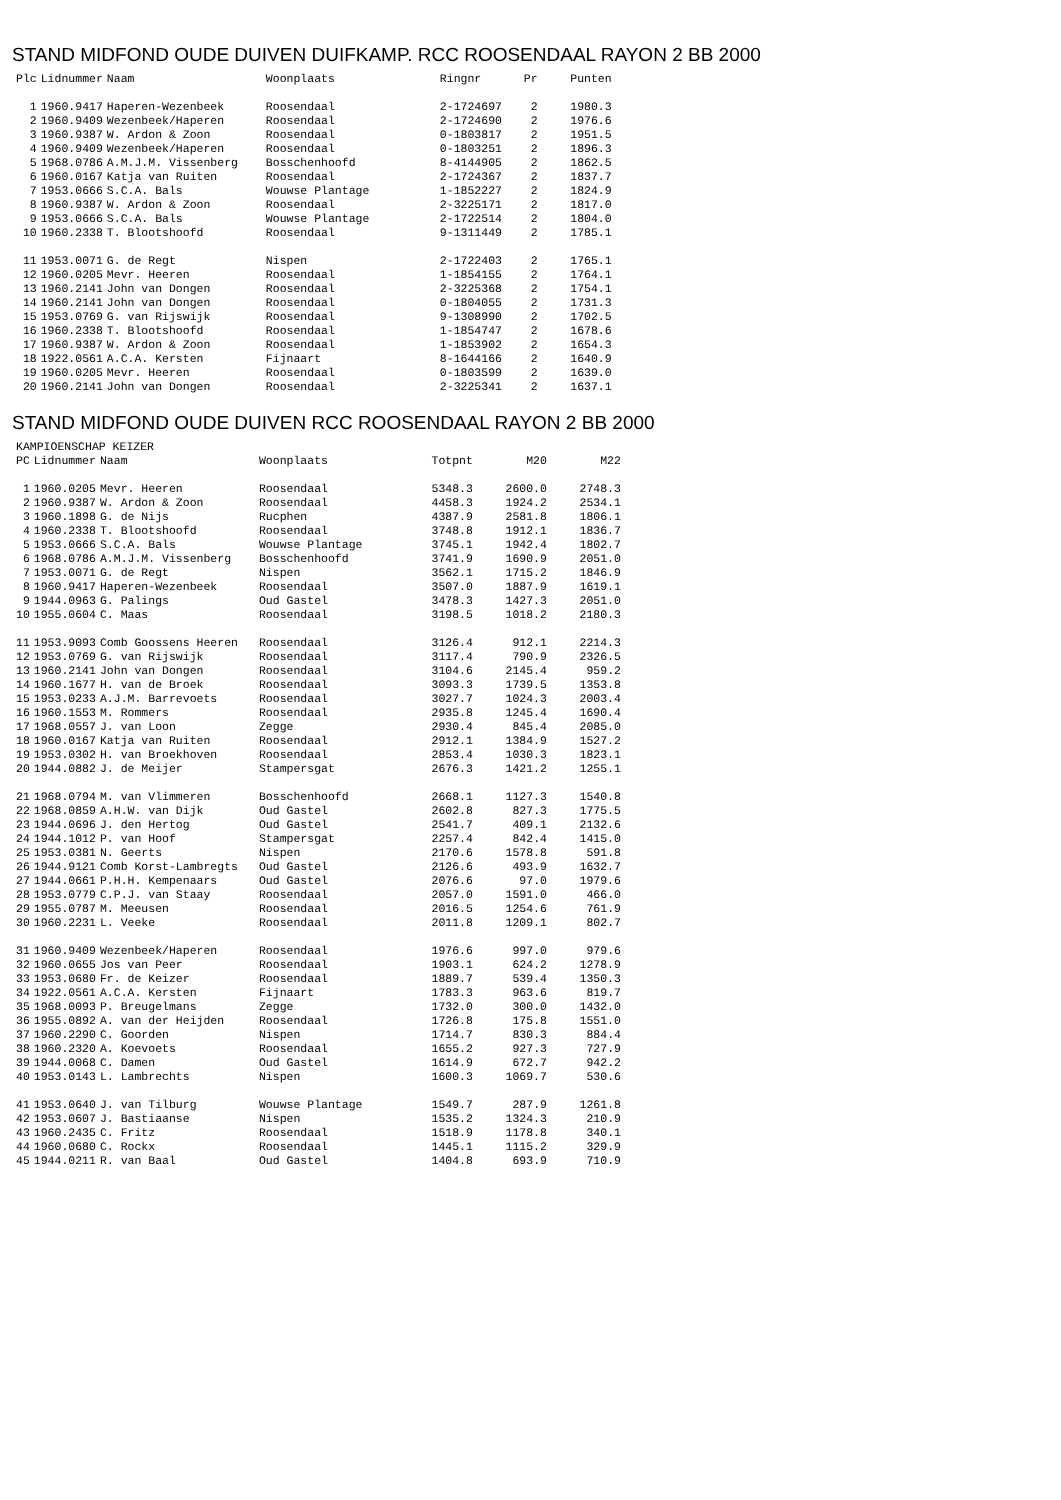STAND MIDFOND OUDE DUIVEN DUIFKAMP. RCC ROOSENDAAL RAYON 2 BB 2000
| Plc | Lidnummer | Naam | Woonplaats | Ringnr | Pr | Punten |
| --- | --- | --- | --- | --- | --- | --- |
| 1 | 1960.9417 | Haperen-Wezenbeek | Roosendaal | 2-1724697 | 2 | 1980.3 |
| 2 | 1960.9409 | Wezenbeek/Haperen | Roosendaal | 2-1724690 | 2 | 1976.6 |
| 3 | 1960.9387 | W. Ardon & Zoon | Roosendaal | 0-1803817 | 2 | 1951.5 |
| 4 | 1960.9409 | Wezenbeek/Haperen | Roosendaal | 0-1803251 | 2 | 1896.3 |
| 5 | 1968.0786 | A.M.J.M. Vissenberg | Bosschenhoofd | 8-4144905 | 2 | 1862.5 |
| 6 | 1960.0167 | Katja van Ruiten | Roosendaal | 2-1724367 | 2 | 1837.7 |
| 7 | 1953.0666 | S.C.A. Bals | Wouwse Plantage | 1-1852227 | 2 | 1824.9 |
| 8 | 1960.9387 | W. Ardon & Zoon | Roosendaal | 2-3225171 | 2 | 1817.0 |
| 9 | 1953.0666 | S.C.A. Bals | Wouwse Plantage | 2-1722514 | 2 | 1804.0 |
| 10 | 1960.2338 | T. Blootshoofd | Roosendaal | 9-1311449 | 2 | 1785.1 |
| 11 | 1953.0071 | G. de Regt | Nispen | 2-1722403 | 2 | 1765.1 |
| 12 | 1960.0205 | Mevr. Heeren | Roosendaal | 1-1854155 | 2 | 1764.1 |
| 13 | 1960.2141 | John van Dongen | Roosendaal | 2-3225368 | 2 | 1754.1 |
| 14 | 1960.2141 | John van Dongen | Roosendaal | 0-1804055 | 2 | 1731.3 |
| 15 | 1953.0769 | G. van Rijswijk | Roosendaal | 9-1308990 | 2 | 1702.5 |
| 16 | 1960.2338 | T. Blootshoofd | Roosendaal | 1-1854747 | 2 | 1678.6 |
| 17 | 1960.9387 | W. Ardon & Zoon | Roosendaal | 1-1853902 | 2 | 1654.3 |
| 18 | 1922.0561 | A.C.A. Kersten | Fijnaart | 8-1644166 | 2 | 1640.9 |
| 19 | 1960.0205 | Mevr. Heeren | Roosendaal | 0-1803599 | 2 | 1639.0 |
| 20 | 1960.2141 | John van Dongen | Roosendaal | 2-3225341 | 2 | 1637.1 |
STAND MIDFOND OUDE DUIVEN RCC ROOSENDAAL RAYON 2 BB 2000
KAMPIOENSCHAP KEIZER
| PC | Lidnummer | Naam | Woonplaats | Totpnt | M20 | M22 |
| --- | --- | --- | --- | --- | --- | --- |
| 1 | 1960.0205 | Mevr. Heeren | Roosendaal | 5348.3 | 2600.0 | 2748.3 |
| 2 | 1960.9387 | W. Ardon & Zoon | Roosendaal | 4458.3 | 1924.2 | 2534.1 |
| 3 | 1960.1898 | G. de Nijs | Rucphen | 4387.9 | 2581.8 | 1806.1 |
| 4 | 1960.2338 | T. Blootshoofd | Roosendaal | 3748.8 | 1912.1 | 1836.7 |
| 5 | 1953.0666 | S.C.A. Bals | Wouwse Plantage | 3745.1 | 1942.4 | 1802.7 |
| 6 | 1968.0786 | A.M.J.M. Vissenberg | Bosschenhoofd | 3741.9 | 1690.9 | 2051.0 |
| 7 | 1953.0071 | G. de Regt | Nispen | 3562.1 | 1715.2 | 1846.9 |
| 8 | 1960.9417 | Haperen-Wezenbeek | Roosendaal | 3507.0 | 1887.9 | 1619.1 |
| 9 | 1944.0963 | G. Palings | Oud Gastel | 3478.3 | 1427.3 | 2051.0 |
| 10 | 1955.0604 | C. Maas | Roosendaal | 3198.5 | 1018.2 | 2180.3 |
| 11 | 1953.9093 | Comb Goossens Heeren | Roosendaal | 3126.4 | 912.1 | 2214.3 |
| 12 | 1953.0769 | G. van Rijswijk | Roosendaal | 3117.4 | 790.9 | 2326.5 |
| 13 | 1960.2141 | John van Dongen | Roosendaal | 3104.6 | 2145.4 | 959.2 |
| 14 | 1960.1677 | H. van de Broek | Roosendaal | 3093.3 | 1739.5 | 1353.8 |
| 15 | 1953.0233 | A.J.M. Barrevoets | Roosendaal | 3027.7 | 1024.3 | 2003.4 |
| 16 | 1960.1553 | M. Rommers | Roosendaal | 2935.8 | 1245.4 | 1690.4 |
| 17 | 1968.0557 | J. van Loon | Zegge | 2930.4 | 845.4 | 2085.0 |
| 18 | 1960.0167 | Katja van Ruiten | Roosendaal | 2912.1 | 1384.9 | 1527.2 |
| 19 | 1953.0302 | H. van Broekhoven | Roosendaal | 2853.4 | 1030.3 | 1823.1 |
| 20 | 1944.0882 | J. de Meijer | Stampersgat | 2676.3 | 1421.2 | 1255.1 |
| 21 | 1968.0794 | M. van Vlimmeren | Bosschenhoofd | 2668.1 | 1127.3 | 1540.8 |
| 22 | 1968.0859 | A.H.W. van Dijk | Oud Gastel | 2602.8 | 827.3 | 1775.5 |
| 23 | 1944.0696 | J. den Hertog | Oud Gastel | 2541.7 | 409.1 | 2132.6 |
| 24 | 1944.1012 | P. van Hoof | Stampersgat | 2257.4 | 842.4 | 1415.0 |
| 25 | 1953.0381 | N. Geerts | Nispen | 2170.6 | 1578.8 | 591.8 |
| 26 | 1944.9121 | Comb Korst-Lambregts | Oud Gastel | 2126.6 | 493.9 | 1632.7 |
| 27 | 1944.0661 | P.H.H. Kempenaars | Oud Gastel | 2076.6 | 97.0 | 1979.6 |
| 28 | 1953.0779 | C.P.J. van Staay | Roosendaal | 2057.0 | 1591.0 | 466.0 |
| 29 | 1955.0787 | M. Meeusen | Roosendaal | 2016.5 | 1254.6 | 761.9 |
| 30 | 1960.2231 | L. Veeke | Roosendaal | 2011.8 | 1209.1 | 802.7 |
| 31 | 1960.9409 | Wezenbeek/Haperen | Roosendaal | 1976.6 | 997.0 | 979.6 |
| 32 | 1960.0655 | Jos van Peer | Roosendaal | 1903.1 | 624.2 | 1278.9 |
| 33 | 1953.0680 | Fr. de Keizer | Roosendaal | 1889.7 | 539.4 | 1350.3 |
| 34 | 1922.0561 | A.C.A. Kersten | Fijnaart | 1783.3 | 963.6 | 819.7 |
| 35 | 1968.0093 | P. Breugelmans | Zegge | 1732.0 | 300.0 | 1432.0 |
| 36 | 1955.0892 | A. van der Heijden | Roosendaal | 1726.8 | 175.8 | 1551.0 |
| 37 | 1960.2290 | C. Goorden | Nispen | 1714.7 | 830.3 | 884.4 |
| 38 | 1960.2320 | A. Koevoets | Roosendaal | 1655.2 | 927.3 | 727.9 |
| 39 | 1944.0068 | C. Damen | Oud Gastel | 1614.9 | 672.7 | 942.2 |
| 40 | 1953.0143 | L. Lambrechts | Nispen | 1600.3 | 1069.7 | 530.6 |
| 41 | 1953.0640 | J. van Tilburg | Wouwse Plantage | 1549.7 | 287.9 | 1261.8 |
| 42 | 1953.0607 | J. Bastiaanse | Nispen | 1535.2 | 1324.3 | 210.9 |
| 43 | 1960.2435 | C. Fritz | Roosendaal | 1518.9 | 1178.8 | 340.1 |
| 44 | 1960.0680 | C. Rockx | Roosendaal | 1445.1 | 1115.2 | 329.9 |
| 45 | 1944.0211 | R. van Baal | Oud Gastel | 1404.8 | 693.9 | 710.9 |